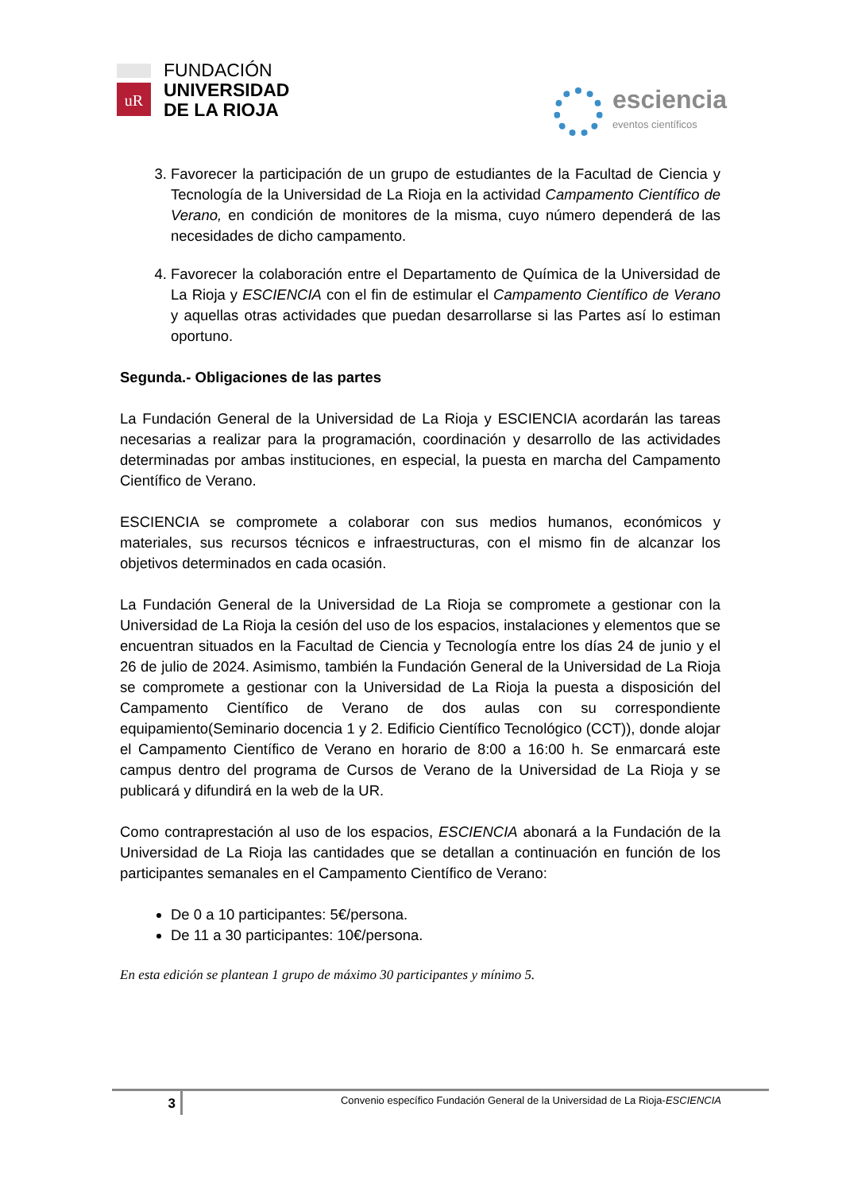uR
FUNDACIÓN
UNIVERSIDAD
DE LA RIOJA
esciencia
eventos científicos
3. Favorecer la participación de un grupo de estudiantes de la Facultad de Ciencia y Tecnología de la Universidad de La Rioja en la actividad Campamento Científico de Verano, en condición de monitores de la misma, cuyo número dependerá de las necesidades de dicho campamento.
4. Favorecer la colaboración entre el Departamento de Química de la Universidad de La Rioja y ESCIENCIA con el fin de estimular el Campamento Científico de Verano y aquellas otras actividades que puedan desarrollarse si las Partes así lo estiman oportuno.
Segunda.- Obligaciones de las partes
La Fundación General de la Universidad de La Rioja y ESCIENCIA acordarán las tareas necesarias a realizar para la programación, coordinación y desarrollo de las actividades determinadas por ambas instituciones, en especial, la puesta en marcha del Campamento Científico de Verano.
ESCIENCIA se compromete a colaborar con sus medios humanos, económicos y materiales, sus recursos técnicos e infraestructuras, con el mismo fin de alcanzar los objetivos determinados en cada ocasión.
La Fundación General de la Universidad de La Rioja se compromete a gestionar con la Universidad de La Rioja la cesión del uso de los espacios, instalaciones y elementos que se encuentran situados en la Facultad de Ciencia y Tecnología entre los días 24 de junio y el 26 de julio de 2024. Asimismo, también la Fundación General de la Universidad de La Rioja se compromete a gestionar con la Universidad de La Rioja la puesta a disposición del Campamento Científico de Verano de dos aulas con su correspondiente equipamiento(Seminario docencia 1 y 2. Edificio Científico Tecnológico (CCT)), donde alojar el Campamento Científico de Verano en horario de 8:00 a 16:00 h. Se enmarcará este campus dentro del programa de Cursos de Verano de la Universidad de La Rioja y se publicará y difundirá en la web de la UR.
Como contraprestación al uso de los espacios, ESCIENCIA abonará a la Fundación de la Universidad de La Rioja las cantidades que se detallan a continuación en función de los participantes semanales en el Campamento Científico de Verano:
De 0 a 10 participantes: 5€/persona.
De 11 a 30 participantes: 10€/persona.
En esta edición se plantean 1 grupo de máximo 30 participantes y mínimo 5.
3
Convenio específico Fundación General de la Universidad de La Rioja-ESCIENCIA